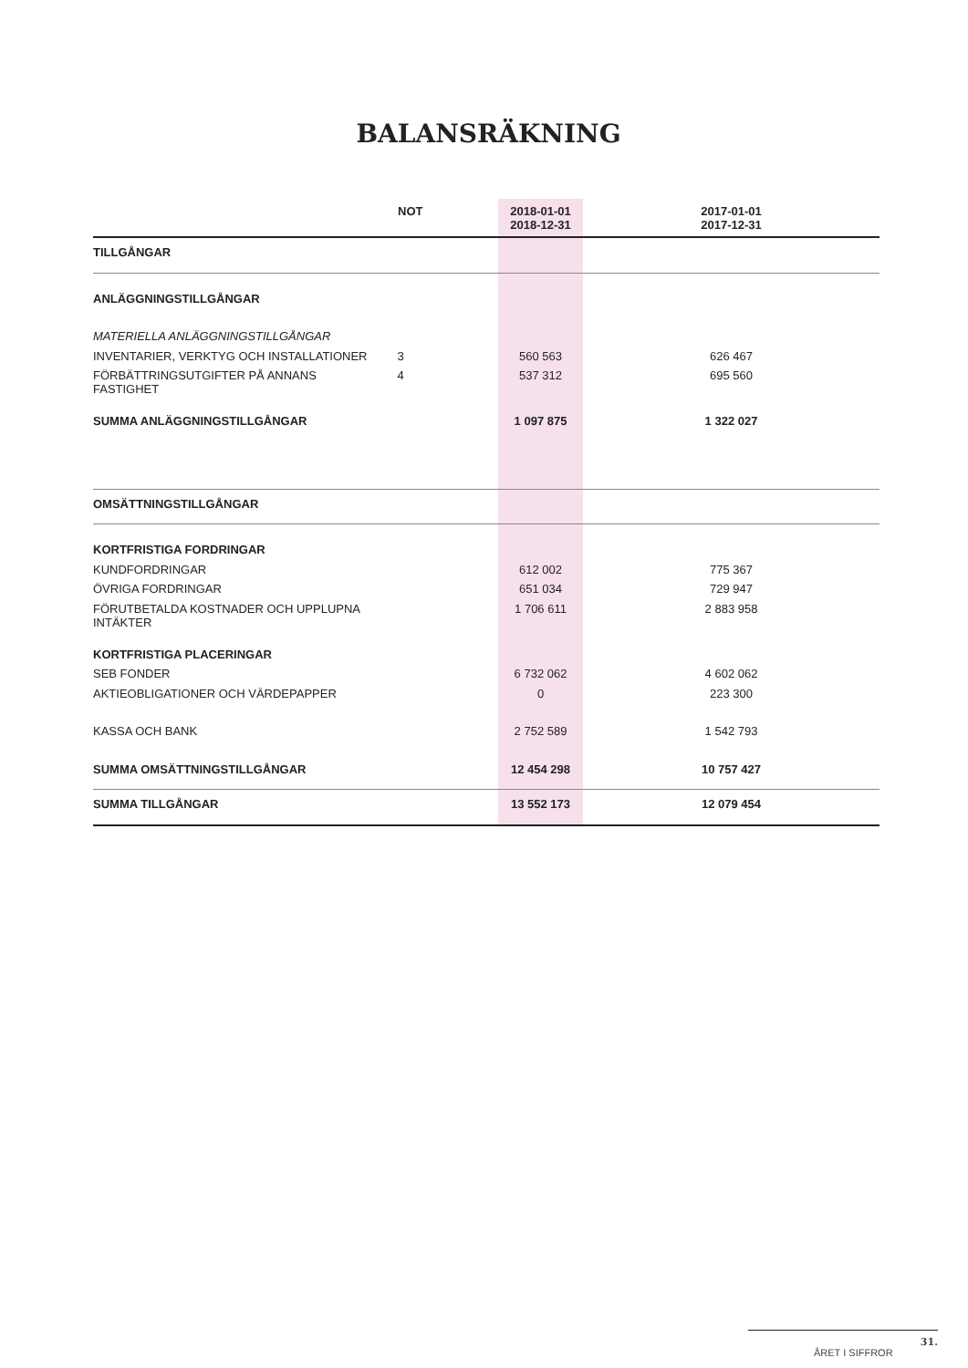BALANSRÄKNING
| | NOT | 2018-01-01 2018-12-31 | 2017-01-01 2017-12-31 | |
| --- | --- | --- | --- | --- |
| TILLGÅNGAR | | | | |
| ANLÄGGNINGSTILLGÅNGAR | | | | |
| MATERIELLA ANLÄGGNINGSTILLGÅNGAR | | | | |
| INVENTARIER, VERKTYG OCH INSTALLATIONER | 3 | 560 563 | 626 467 | |
| FÖRBÄTTRINGSUTGIFTER PÅ ANNANS FASTIGHET | 4 | 537 312 | 695 560 | |
| SUMMA ANLÄGGNINGSTILLGÅNGAR | | 1 097 875 | 1 322 027 | |
| OMSÄTTNINGSTILLGÅNGAR | | | | |
| KORTFRISTIGA FORDRINGAR | | | | |
| KUNDFORDRINGAR | | 612 002 | 775 367 | |
| ÖVRIGA FORDRINGAR | | 651 034 | 729 947 | |
| FÖRUTBETALDA KOSTNADER OCH UPPLUPNA INTÄKTER | | 1 706 611 | 2 883 958 | |
| KORTFRISTIGA PLACERINGAR | | | | |
| SEB FONDER | | 6 732 062 | 4 602 062 | |
| AKTIEOBLIGATIONER OCH VÄRDEPAPPER | | 0 | 223 300 | |
| KASSA OCH BANK | | 2 752 589 | 1 542 793 | |
| SUMMA OMSÄTTNINGSTILLGÅNGAR | | 12 454 298 | 10 757 427 | |
| SUMMA TILLGÅNGAR | | 13 552 173 | 12 079 454 | |
ÅRET I SIFFROR 31.